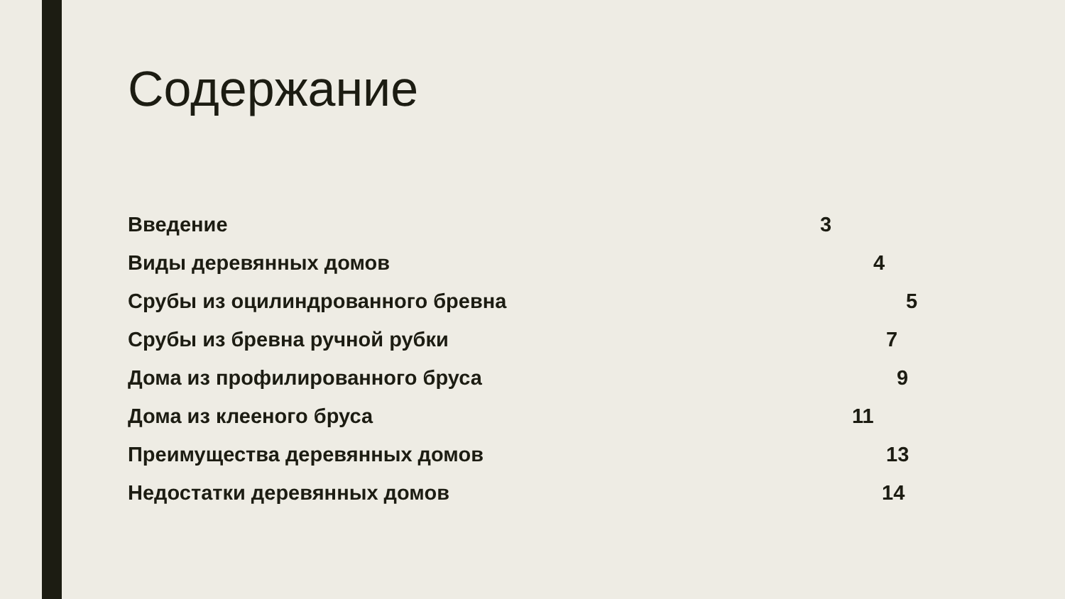Содержание
Введение 3
Виды деревянных домов 4
Срубы из оцилиндрованного бревна 5
Срубы из бревна ручной рубки 7
Дома из профилированного бруса 9
Дома из клееного бруса 11
Преимущества деревянных домов 13
Недостатки деревянных домов 14